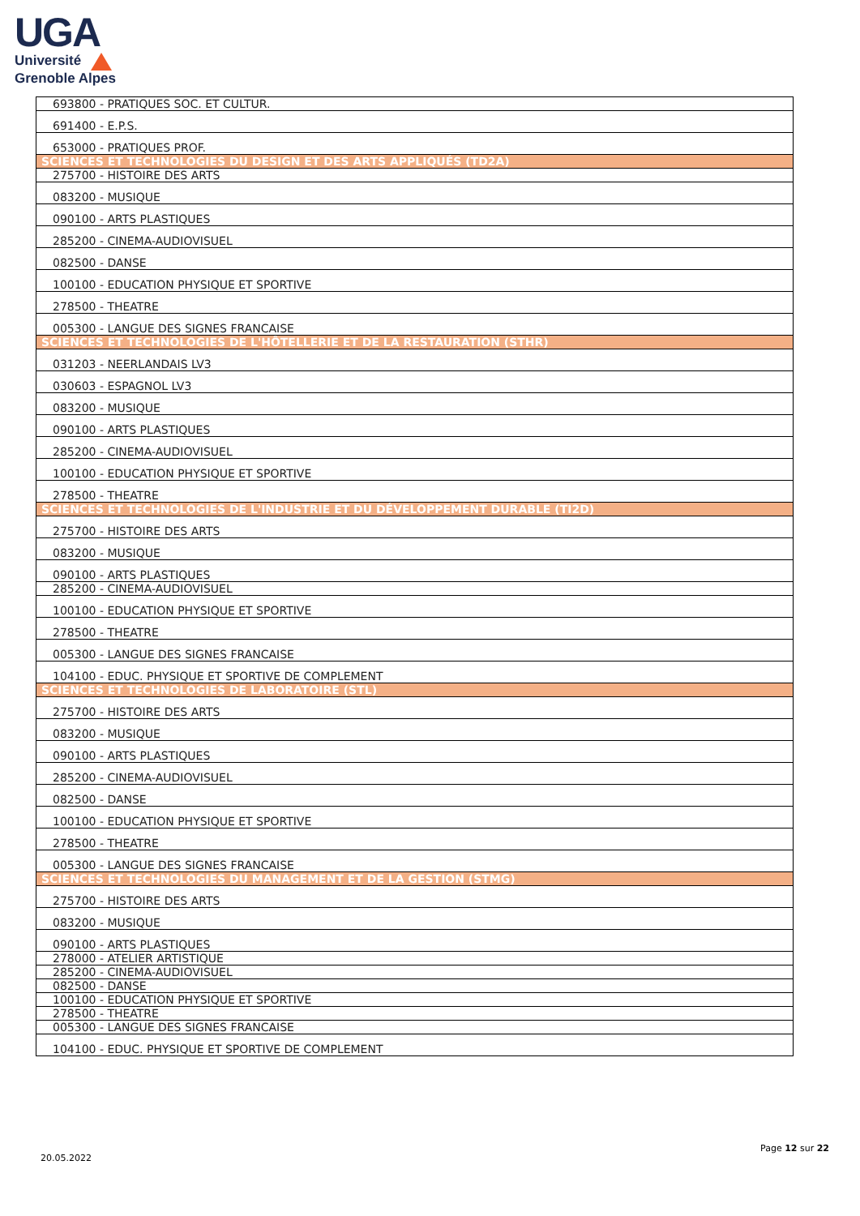UGA
Université
Grenoble Alpes
| 693800 - PRATIQUES SOC. ET CULTUR. |
| 691400 - E.P.S. |
| 653000 - PRATIQUES PROF. |
| SCIENCES ET TECHNOLOGIES DU DESIGN ET DES ARTS APPLIQUÉS (TD2A) |
| 275700 - HISTOIRE DES ARTS |
| 083200 - MUSIQUE |
| 090100 - ARTS PLASTIQUES |
| 285200 - CINEMA-AUDIOVISUEL |
| 082500 - DANSE |
| 100100 - EDUCATION PHYSIQUE ET SPORTIVE |
| 278500 - THEATRE |
| 005300 - LANGUE DES SIGNES FRANCAISE |
| SCIENCES ET TECHNOLOGIES DE L'HÔTELLERIE ET DE LA RESTAURATION (STHR) |
| 031203 - NEERLANDAIS LV3 |
| 030603 - ESPAGNOL LV3 |
| 083200 - MUSIQUE |
| 090100 - ARTS PLASTIQUES |
| 285200 - CINEMA-AUDIOVISUEL |
| 100100 - EDUCATION PHYSIQUE ET SPORTIVE |
| 278500 - THEATRE |
| SCIENCES ET TECHNOLOGIES DE L'INDUSTRIE ET DU DÉVELOPPEMENT DURABLE (TI2D) |
| 275700 - HISTOIRE DES ARTS |
| 083200 - MUSIQUE |
| 090100 - ARTS PLASTIQUES |
| 285200 - CINEMA-AUDIOVISUEL |
| 100100 - EDUCATION PHYSIQUE ET SPORTIVE |
| 278500 - THEATRE |
| 005300 - LANGUE DES SIGNES FRANCAISE |
| 104100 - EDUC. PHYSIQUE ET SPORTIVE DE COMPLEMENT |
| SCIENCES ET TECHNOLOGIES DE LABORATOIRE (STL) |
| 275700 - HISTOIRE DES ARTS |
| 083200 - MUSIQUE |
| 090100 - ARTS PLASTIQUES |
| 285200 - CINEMA-AUDIOVISUEL |
| 082500 - DANSE |
| 100100 - EDUCATION PHYSIQUE ET SPORTIVE |
| 278500 - THEATRE |
| 005300 - LANGUE DES SIGNES FRANCAISE |
| SCIENCES ET TECHNOLOGIES DU MANAGEMENT ET DE LA GESTION (STMG) |
| 275700 - HISTOIRE DES ARTS |
| 083200 - MUSIQUE |
| 090100 - ARTS PLASTIQUES |
| 278000 - ATELIER ARTISTIQUE |
| 285200 - CINEMA-AUDIOVISUEL |
| 082500 - DANSE |
| 100100 - EDUCATION PHYSIQUE ET SPORTIVE |
| 278500 - THEATRE |
| 005300 - LANGUE DES SIGNES FRANCAISE |
| 104100 - EDUC. PHYSIQUE ET SPORTIVE DE COMPLEMENT |
Page 12 sur 22
20.05.2022